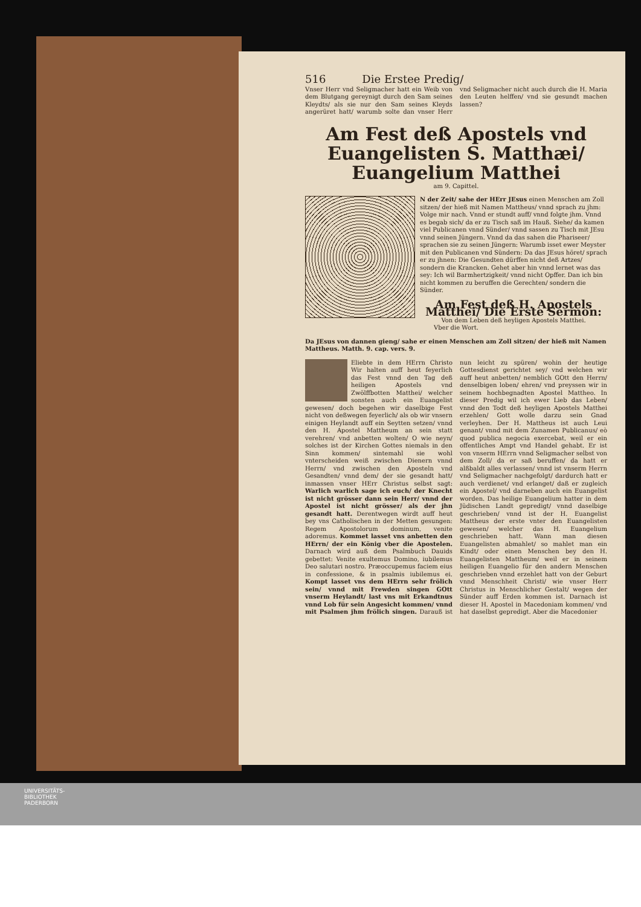516 Die Erstee Predig/
Vnser Herr vnd Seligmacher hatt ein Weib von dem Blutgang gereynigt durch den Sam seines Kleydts/ als sie nur den Sam seines Kleyds angerüret hatt/ warumb solte dan vnser Herr vnd Seligmacher nicht auch durch die H. Maria den Leuten helffen/ vnd sie gesundt machen lassen?
Am Fest deß Apostels vnd Euangelisten S. Matthæi/ Euangelium Matthei
am 9. Capittel.
N der Zeit/ sahe der HErr JEsus einen Menschen am Zoll sitzen/ der hieß mit Namen Mattheus/ vnnd sprach zu jhm: Volge mir nach. Vnnd er stundt auff/ vnnd folgte jhm. Vnnd es begab sich/ da er zu Tisch saß im Hauß. Siehe/ da kamen viel Publicanen vnnd Sünder/ vnnd sassen zu Tisch mit JEsu vnnd seinen Jüngern. Vnnd da das sahen die Phariseer/ sprachen sie zu seinen Jüngern: Warumb isset ewer Meyster mit den Publicanen vnd Sündern: Da das JEsus höret/ sprach er zu jhnen: Die Gesundten dürffen nicht deß Artzes/ sondern die Krancken. Gehet aber hin vnnd lernet was das sey: Ich wil Barmhertzigkeit/ vnnd nicht Opffer. Dan ich bin nicht kommen zu beruffen die Gerechten/ sondern die Sünder.
Am Fest deß H. Apostels Matthei/ Die Erste Sermon:
Von dem Leben deß heyligen Apostels Matthei.
Vber die Wort.
Da JEsus von dannen gieng/ sahe er einen Menschen am Zoll sitzen/ der hieß mit Namen Mattheus. Matth. 9. cap. vers. 9.
Eliebte in dem HErrn Christo Wir halten auff heut feyerlich das Fest vnnd den Tag deß heiligen Apostels vnd Zwölffbotten Matthei/ welcher sonsten auch ein Euangelist gewesen/ doch begehen wir daselbige Fest nicht von deßwegen feyerlich/ als ob wir vnsern einigen Heylandt auff ein Seytten setzen/ vnnd den H. Apostel Mattheum an sein statt verehren/ vnd anbetten wolten/ O wie neyn/ solches ist der Kirchen Gottes niemals in den Sinn kommen/ sintemahl sie wohl vnterscheiden weiß zwischen Dienern vnnd Herrn/ vnd zwischen den Aposteln vnd Gesandten/ vnnd dem/ der sie gesandt hatt/ inmassen vnser HErr Christus selbst sagt: Warlich warlich sage ich euch/ der Knecht ist nicht grösser dann sein Herr/ vnnd der Apostel ist nicht grösser/ als der jhn gesandt hatt. Derentwegen wirdt auff heut bey vns Catholischen in der Metten gesungen: Regem Apostolorum dominum, venite adoremus. Kommet lasset vns anbetten den HErrn/ der ein König vber die Apostelen. Darnach wird auß dem Psalmbuch Dauids gebettet: Venite exultemus Domino, iubilemus Deo salutari nostro. Præoccupemus faciem eius in confessione, & in psalmis iubilemus ei. Kompt lasset vns dem HErrn sehr frölich sein/ vnnd mit Frewden singen GOtt vnserm Heylandt/ last vns mit Erkandtnus vnnd Lob für sein Angesicht kommen/ vnnd mit Psalmen jhm frölich singen. Darauß ist nun leicht zu spüren/ wohin der heutige Gottesdienst gerichtet sey/ vnd welchen wir auff heut anbetten/ nemblich GOtt den Herrn/ denselbigen loben/ ehren/ vnd preyssen wir in seinem hochbegnadten Apostel Mattheo. In dieser Predig wil ich ewer Lieb das Leben/ vnnd den Todt deß heyligen Apostels Matthei erzehlen/ Gott wolle darzu sein Gnad verleyhen. Der H. Mattheus ist auch Leui genant/ vnnd mit dem Zunamen Publicanus/ eò quod publica negocia exercebat, weil er ein offentliches Ampt vnd Handel gehabt. Er ist von vnserm HErrn vnnd Seligmacher selbst von dem Zoll/ da er saß beruffen/ da hatt er alßbaldt alles verlassen/ vnnd ist vnserm Herrn vnd Seligmacher nachgefolgt/ dardurch hatt er auch verdienet/ vnd erlanget/ daß er zugleich ein Apostel/ vnd darneben auch ein Euangelist worden. Das heilige Euangelium hatter in dem Jüdischen Landt gepredigt/ vnnd daselbige geschrieben/ vnnd ist der H. Euangelist Mattheus der erste vnter den Euangelisten gewesen/ welcher das H. Euangelium geschrieben hatt. Wann man diesen Euangelisten abmahlet/ so mahlet man ein Kindt/ oder einen Menschen bey den H. Euangelisten Mattheum/ weil er in seinem heiligen Euangelio für den andern Menschen geschrieben vnnd erzehlet hatt von der Geburt vnnd Menschheit Christi/ wie vnser Herr Christus in Menschlicher Gestalt/ wegen der Sünder auff Erden kommen ist. Darnach ist dieser H. Apostel in Macedoniam kommen/ vnd hat daselbst gepredigt. Aber die Macedonier
UNIVERSITÄTS-
BIBLIOTHEK
PADERBORN